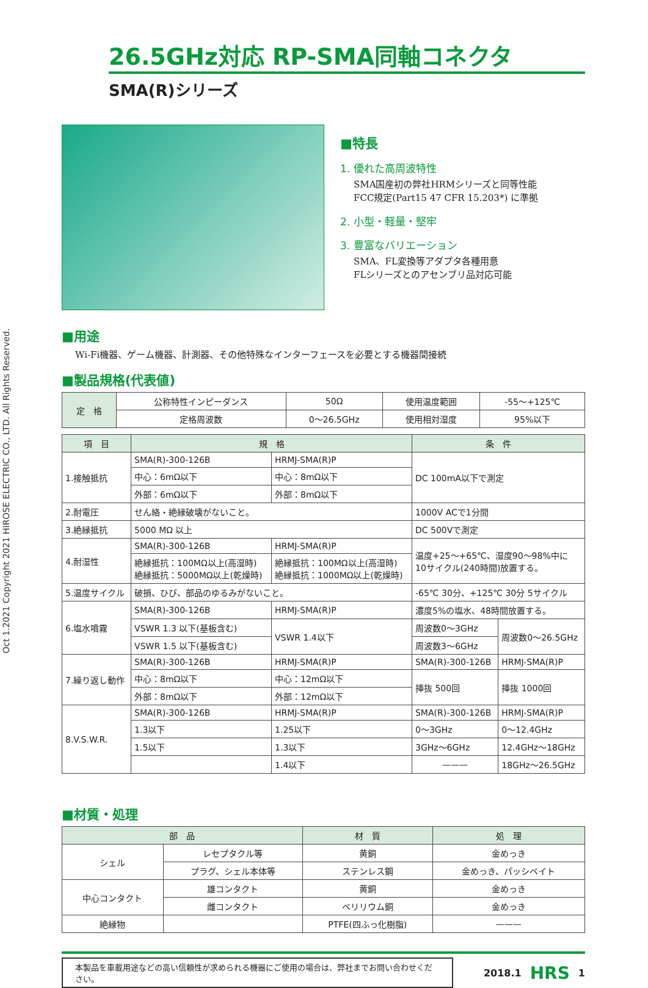Oct 1.2021 Copyright 2021 HIROSE ELECTRIC CO., LTD. All Rights Reserved.
26.5GHz対応 RP-SMA同軸コネクタ
SMA(R)シリーズ
■特長
1. 優れた高周波特性
SMA国産初の弊社HRMシリーズと同等性能
FCC規定(Part15 47 CFR 15.203*) に準拠
2. 小型・軽量・堅牢
3. 豊富なバリエーション
SMA、FL変換等アダプタ各種用意
FLシリーズとのアセンブリ品対応可能
■用途
Wi-Fi機器、ゲーム機器、計測器、その他特殊なインターフェースを必要とする機器間接続
■製品規格(代表値)
| 定 格 | 公称特性インピーダンス | 50Ω | 使用温度範囲 | -55～+125℃ |
| | 定格周波数 | 0～26.5GHz | 使用相対湿度 | 95%以下 |
| 項 目 | 規 格 | | 条 件 | |
| --- | --- | --- | --- | --- |
| 1.接触抵抗 | SMA(R)-300-126B | HRMJ-SMA(R)P | DC 100mA以下で測定 | |
| | 中心：6mΩ以下 | 中心：8mΩ以下 | | |
| | 外部：6mΩ以下 | 外部：8mΩ以下 | | |
| 2.耐電圧 | せん絡・絶縁破壊がないこと。 | | 1000V ACで1分間 | |
| 3.絶縁抵抗 | 5000 MΩ 以上 | | DC 500Vで測定 | |
| 4.耐湿性 | SMA(R)-300-126B | HRMJ-SMA(R)P | 温度+25～+65℃、湿度90～98%中に 10サイクル(240時間)放置する。 | |
| | 絶縁抵抗：100MΩ以上(高湿時) 絶縁抵抗：5000MΩ以上(乾燥時) | 絶縁抵抗：100MΩ以上(高湿時) 絶縁抵抗：1000MΩ以上(乾燥時) | | |
| 5.温度サイクル | 破損、ひび、部品のゆるみがないこと。 | | -65℃ 30分、+125℃ 30分 5サイクル | |
| 6.塩水噴霧 | SMA(R)-300-126B | HRMJ-SMA(R)P | 濃度5%の塩水、48時間放置する。 | |
| | VSWR 1.3 以下(基板含む) | VSWR 1.4以下 | 周波数0～3GHz | 周波数0～26.5GHz |
| | VSWR 1.5 以下(基板含む) | | 周波数3～6GHz | |
| 7.繰り返し動作 | SMA(R)-300-126B | HRMJ-SMA(R)P | SMA(R)-300-126B | HRMJ-SMA(R)P |
| | 中心：8mΩ以下 | 中心：12mΩ以下 | 挿抜 500回 | 挿抜 1000回 |
| | 外部：8mΩ以下 | 外部：12mΩ以下 | | |
| 8.V.S.W.R. | SMA(R)-300-126B | HRMJ-SMA(R)P | SMA(R)-300-126B | HRMJ-SMA(R)P |
| | 1.3以下 | 1.25以下 | 0～3GHz | 0～12.4GHz |
| | 1.5以下 | 1.3以下 | 3GHz～6GHz | 12.4GHz～18GHz |
| | | 1.4以下 | ——— | 18GHz～26.5GHz |
■材質・処理
| 部 品 | | 材 質 | 処 理 |
| --- | --- | --- | --- |
| シェル | レセプタクル等 | 黄銅 | 金めっき |
| | プラグ、シェル本体等 | ステンレス鋼 | 金めっき、パッシベイト |
| 中心コンタクト | 雄コンタクト | 黄銅 | 金めっき |
| | 雌コンタクト | ベリリウム銅 | 金めっき |
| 絶縁物 | | PTFE(四ふっ化樹脂) | ——— |
本製品を車載用途などの高い信頼性が求められる機器にご使用の場合は、弊社までお問い合わせください。
2018.1 HRS 1